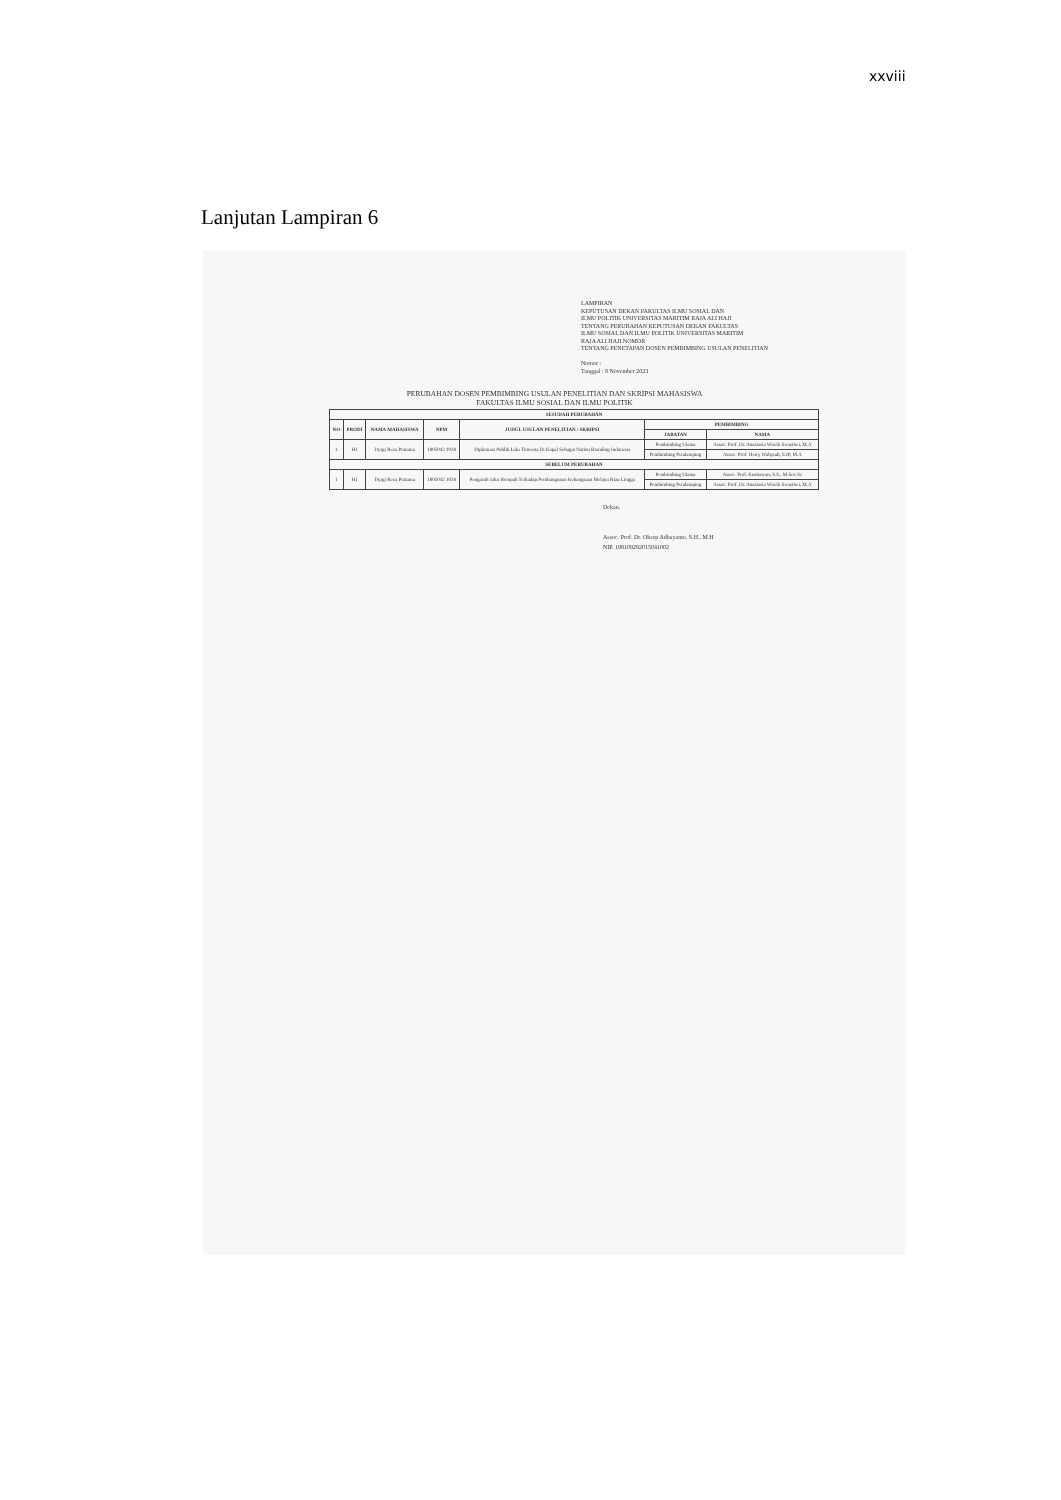xxviii
Lanjutan Lampiran 6
LAMPIRAN
KEPUTUSAN DEKAN FAKULTAS ILMU SOSIAL DAN
ILMU POLITIK UNIVERSITAS MARITIM RAJA ALI HAJI
TENTANG PERUBAHAN KEPUTUSAN DEKAN FAKULTAS
ILMU SOSIAL DAN ILMU POLITIK UNIVERSITAS MARITIM
RAJA ALI HAJI NOMOR
TENTANG PENETAPAN DOSEN PEMBIMBING USULAN PENELITIAN
Nomor :
Tanggal : 8 November 2023
PERUBAHAN DOSEN PEMBIMBING USULAN PENELITIAN DAN SKRIPSI MAHASISWA
FAKULTAS ILMU SOSIAL DAN ILMU POLITIK
| SESUDAH PERUBAHAN | | | | | | |
| --- | --- | --- | --- | --- | --- | --- |
| NO | PRODI | NAMA MAHASISWA | NPM | JUDUL USULAN PENELITIAN / SKRIPSI | PEMBIMBING | |
| | | | | | JABATAN | NAMA |
| 1 | HI | Dyrgi Reza Pratama | 1805042 1028 | Diplomasi Publik Lalu Tirmesia Di Kapal Sebagai Nation Branding Indonesia | Pembimbing Utama | Assoc. Prof. Dr. Anastasia Wiwik Swastiwi, M.A |
| | | | | | Pembimbing Pendamping | Assoc. Prof. Herry Wahyudi, S.IP, M.A |
| SEBELUM PERUBAHAN | | | | | | |
| 1 | HI | Dyrgi Reza Pratama | 1805042 1028 | Pengaruh Jalur Rempah Terhadap Pembangunan Kebangsaan Melayu Riau Lingga | Pembimbing Utama | Assoc. Prof. Kustiawan, S.S., M.Soc.Sc |
| | | | | | Pembimbing Pendamping | Assoc. Prof. Dr. Anastasia Wiwik Swastiwi, M.A |
Dekan,
Assoc. Prof. Dr. Oksep Adhayanto, S.H., M.H
NIP. 198109292015041002